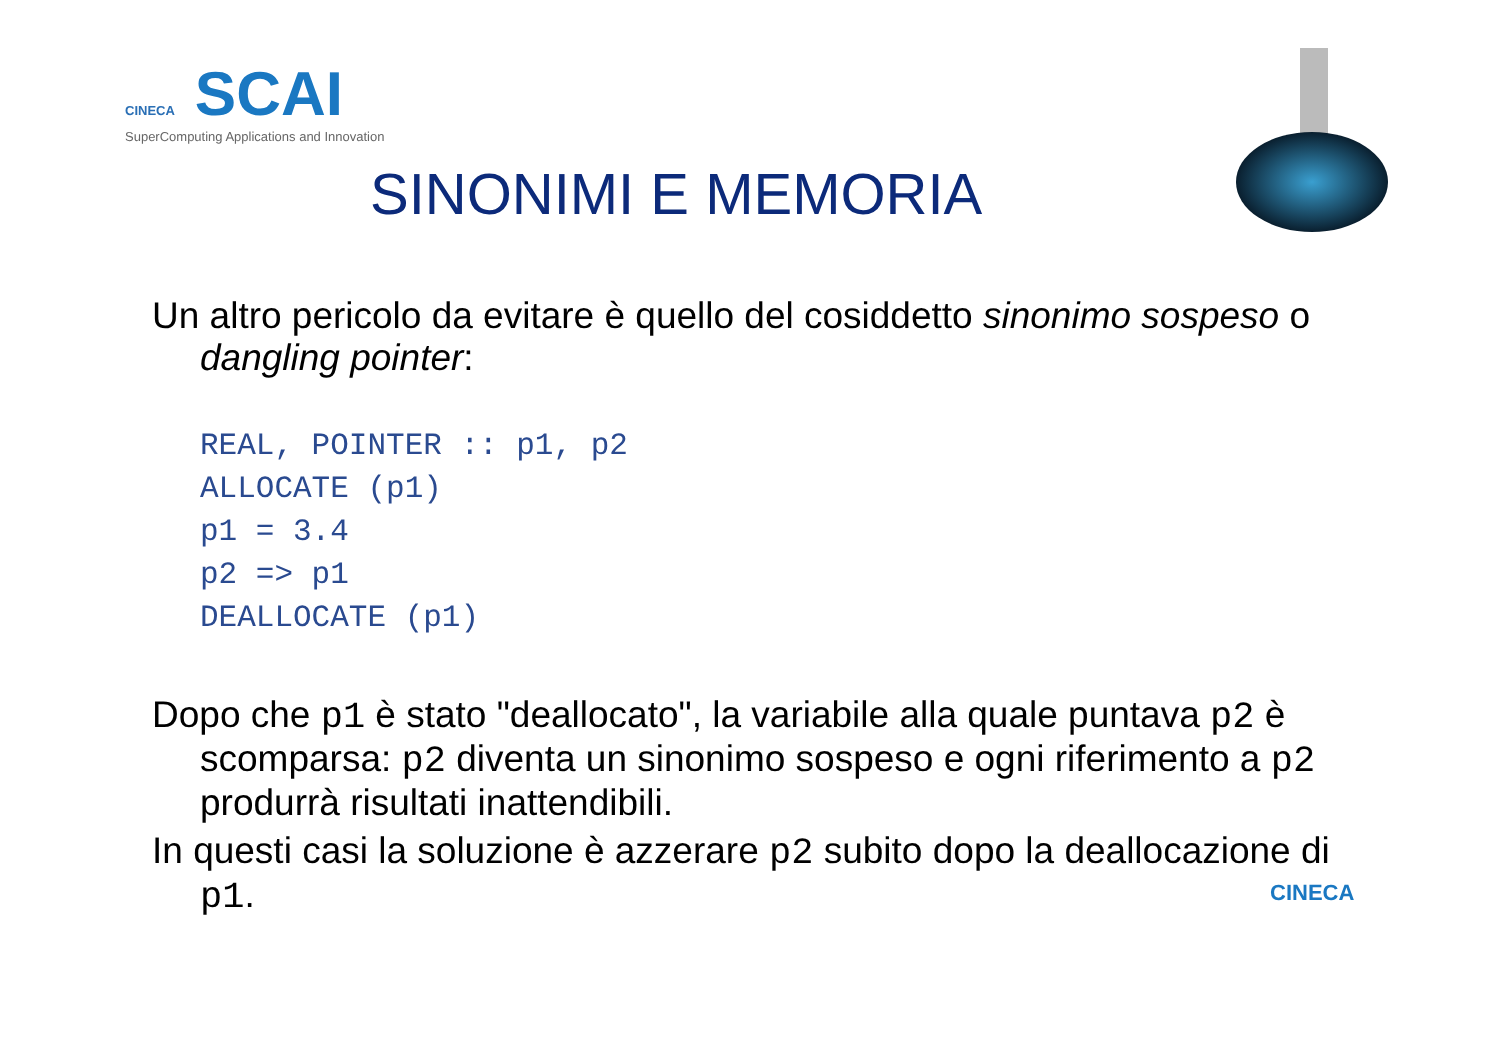CINECA SCAI
SuperComputing Applications and Innovation
SINONIMI E MEMORIA
Un altro pericolo da evitare è quello del cosiddetto sinonimo sospeso o dangling pointer:
REAL, POINTER :: p1, p2
ALLOCATE (p1)
p1 = 3.4
p2 => p1
DEALLOCATE (p1)
Dopo che p1 è stato "deallocato", la variabile alla quale puntava p2 è scomparsa: p2 diventa un sinonimo sospeso e ogni riferimento a p2 produrrà risultati inattendibili.
In questi casi la soluzione è azzerare p2 subito dopo la deallocazione di p1.
CINECA